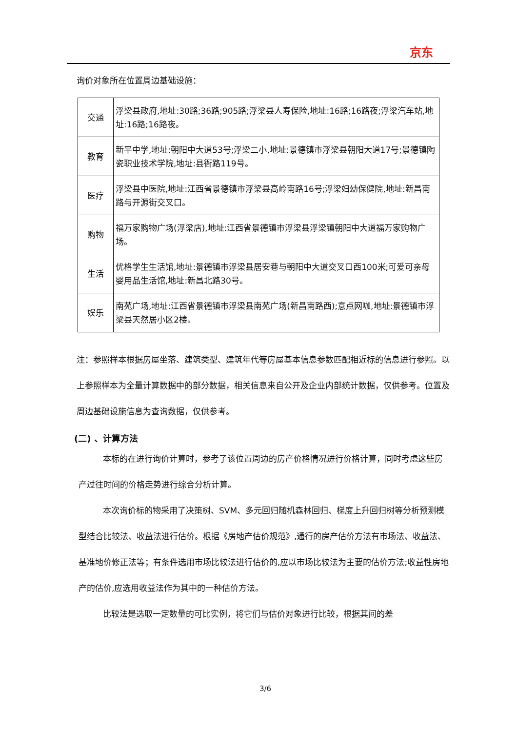京东
询价对象所在位置周边基础设施：
| 交通 | 浮梁县政府,地址:30路;36路;905路;浮梁县人寿保险,地址:16路;16路夜;浮梁汽车站,地址:16路;16路夜。 |
| 教育 | 新平中学,地址:朝阳中大道53号;浮梁二小,地址:景德镇市浮梁县朝阳大道17号;景德镇陶瓷职业技术学院,地址:县衙路119号。 |
| 医疗 | 浮梁县中医院,地址:江西省景德镇市浮梁县高岭南路16号;浮梁妇幼保健院,地址:新昌南路与开源街交叉口。 |
| 购物 | 福万家购物广场(浮梁店),地址:江西省景德镇市浮梁县浮梁镇朝阳中大道福万家购物广场。 |
| 生活 | 优格学生生活馆,地址:景德镇市浮梁县居安巷与朝阳中大道交叉口西100米;可爱可亲母婴用品生活馆,地址:新昌北路30号。 |
| 娱乐 | 南苑广场,地址:江西省景德镇市浮梁县南苑广场(新昌南路西);意点网咖,地址:景德镇市浮梁县天然居小区2楼。 |
注：参照样本根据房屋坐落、建筑类型、建筑年代等房屋基本信息参数匹配相近标的信息进行参照。以上参照样本为全量计算数据中的部分数据，相关信息来自公开及企业内部统计数据，仅供参考。位置及周边基础设施信息为查询数据，仅供参考。
(二) 、计算方法
本标的在进行询价计算时，参考了该位置周边的房产价格情况进行价格计算，同时考虑这些房产过往时间的价格走势进行综合分析计算。
本次询价标的物采用了决策树、SVM、多元回归随机森林回归、梯度上升回归树等分析预测模型结合比较法、收益法进行估价。根据《房地产估价规范》,通行的房产估价方法有市场法、收益法、基准地价修正法等；有条件选用市场比较法进行估价的,应以市场比较法为主要的估价方法;收益性房地产的估价,应选用收益法作为其中的一种估价方法。
比较法是选取一定数量的可比实例，将它们与估价对象进行比较，根据其间的差
3/6